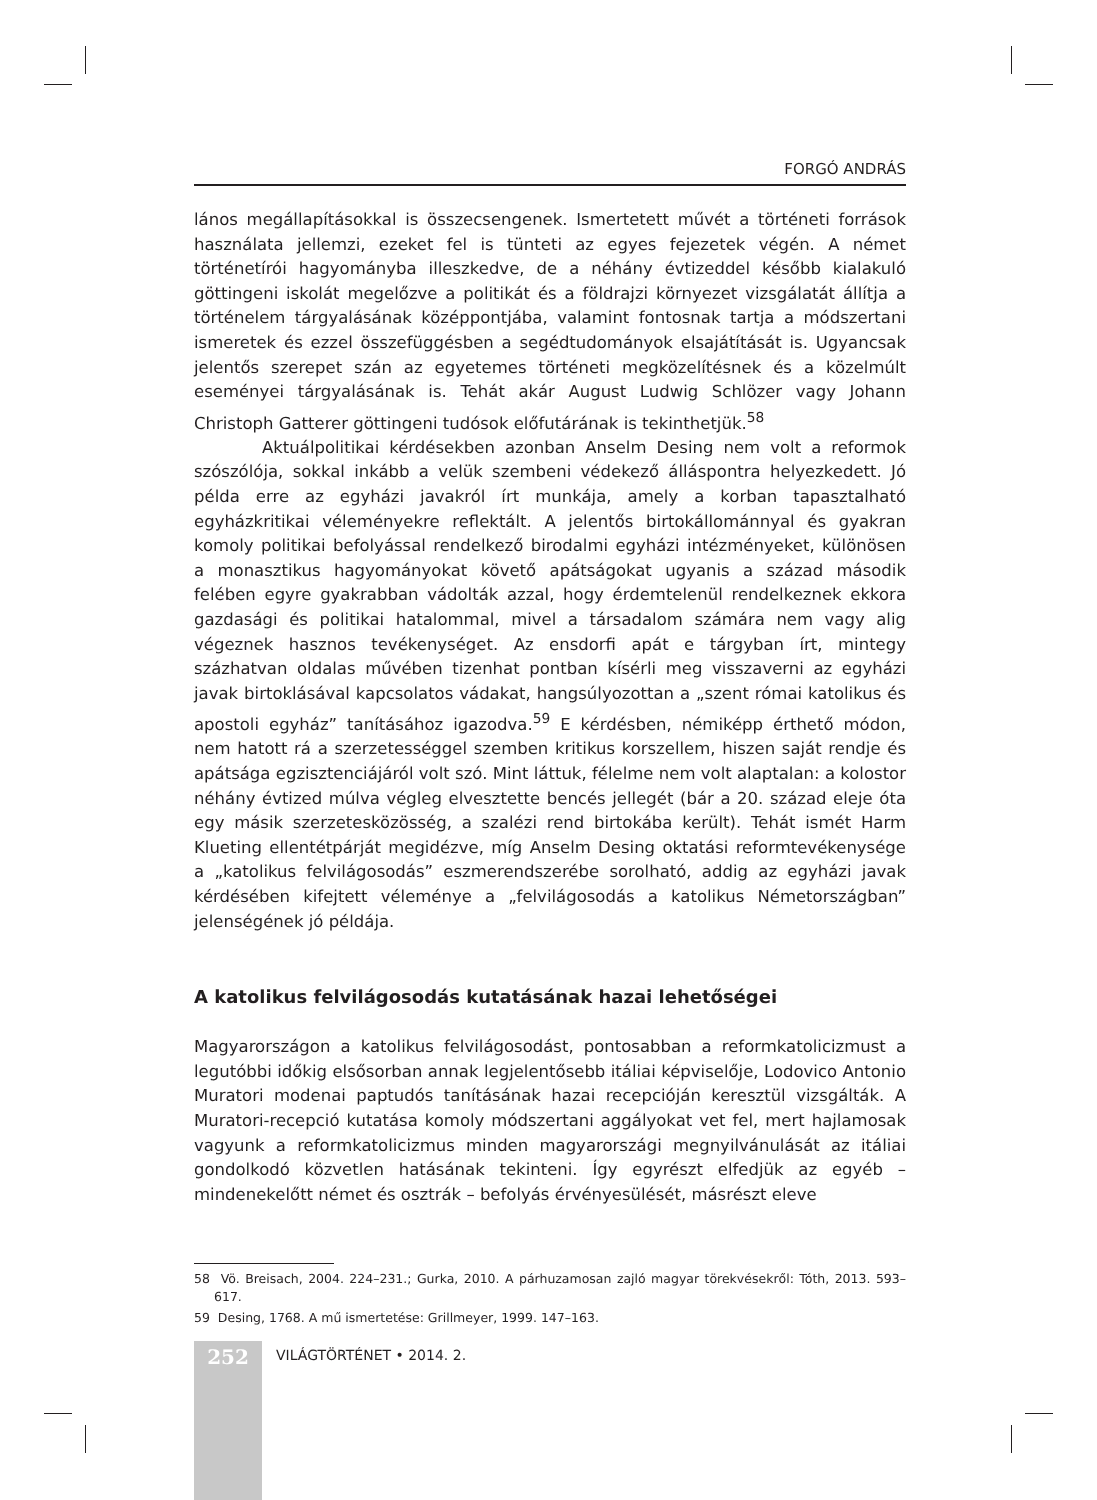FORGÓ ANDRÁS
lános megállapításokkal is összecsengenek. Ismertetett művét a történeti források használata jellemzi, ezeket fel is tünteti az egyes fejezetek végén. A német történetírói hagyományba illeszkedve, de a néhány évtizeddel később kialakuló göttingeni iskolát megelőzve a politikát és a földrajzi környezet vizsgálatát állítja a történelem tárgyalásának középpontjába, valamint fontosnak tartja a módszertani ismeretek és ezzel összefüggésben a segédtudományok elsajátítását is. Ugyancsak jelentős szerepet szán az egyetemes történeti megközelítésnek és a közelmúlt eseményei tárgyalásának is. Tehát akár August Ludwig Schlözer vagy Johann Christoph Gatterer göttingeni tudósok előfutárának is tekinthetjük.<sup>58</sup>
Aktuálpolitikai kérdésekben azonban Anselm Desing nem volt a reformok szószólója, sokkal inkább a velük szembeni védekező álláspontra helyezkedett. Jó példa erre az egyházi javakról írt munkája, amely a korban tapasztalható egyházkritikai véleményekre reflektált. A jelentős birtokállománnyal és gyakran komoly politikai befolyással rendelkező birodalmi egyházi intézményeket, különösen a monasztikus hagyományokat követő apátságokat ugyanis a század második felében egyre gyakrabban vádolták azzal, hogy érdemtelenül rendelkeznek ekkora gazdasági és politikai hatalommal, mivel a társadalom számára nem vagy alig végeznek hasznos tevékenységet. Az ensdorfi apát e tárgyban írt, mintegy százhatvan oldalas művében tizenhat pontban kísérli meg visszaverni az egyházi javak birtoklásával kapcsolatos vádakat, hangsúlyozottan a „szent római katolikus és apostoli egyház” tanításához igazodva.<sup>59</sup> E kérdésben, némiképp érthető módon, nem hatott rá a szerzetességgel szemben kritikus korszellem, hiszen saját rendje és apátsága egzisztenciájáról volt szó. Mint láttuk, félelme nem volt alaptalan: a kolostor néhány évtized múlva végleg elvesztette bencés jellegét (bár a 20. század eleje óta egy másik szerzetesközösség, a szalézi rend birtokába került). Tehát ismét Harm Klueting ellentétpárját megidézve, míg Anselm Desing oktatási reformtevékenysége a „katolikus felvilágosodás” eszmerendszerébe sorolható, addig az egyházi javak kérdésében kifejtett véleménye a „felvilágosodás a katolikus Németországban” jelenségének jó példája.
A katolikus felvilágosodás kutatásának hazai lehetőségei
Magyarországon a katolikus felvilágosodást, pontosabban a reformkatolicizmust a legutóbbi időkig elsősorban annak legjelentősebb itáliai képviselője, Lodovico Antonio Muratori modenai paptudós tanításának hazai recepcióján keresztül vizsgálták. A Muratori-recepció kutatása komoly módszertani aggályokat vet fel, mert hajlamosak vagyunk a reformkatolicizmus minden magyarországi megnyilvánulását az itáliai gondolkodó közvetlen hatásának tekinteni. Így egyrészt elfedjük az egyéb – mindenekelőtt német és osztrák – befolyás érvényesülését, másrészt eleve
58 Vö. Breisach, 2004. 224–231.; Gurka, 2010. A párhuzamosan zajló magyar törekvésekről: Tóth, 2013. 593–617.
59 Desing, 1768. A mű ismertetése: Grillmeyer, 1999. 147–163.
252
VILÁGTÖRTÉNET • 2014. 2.